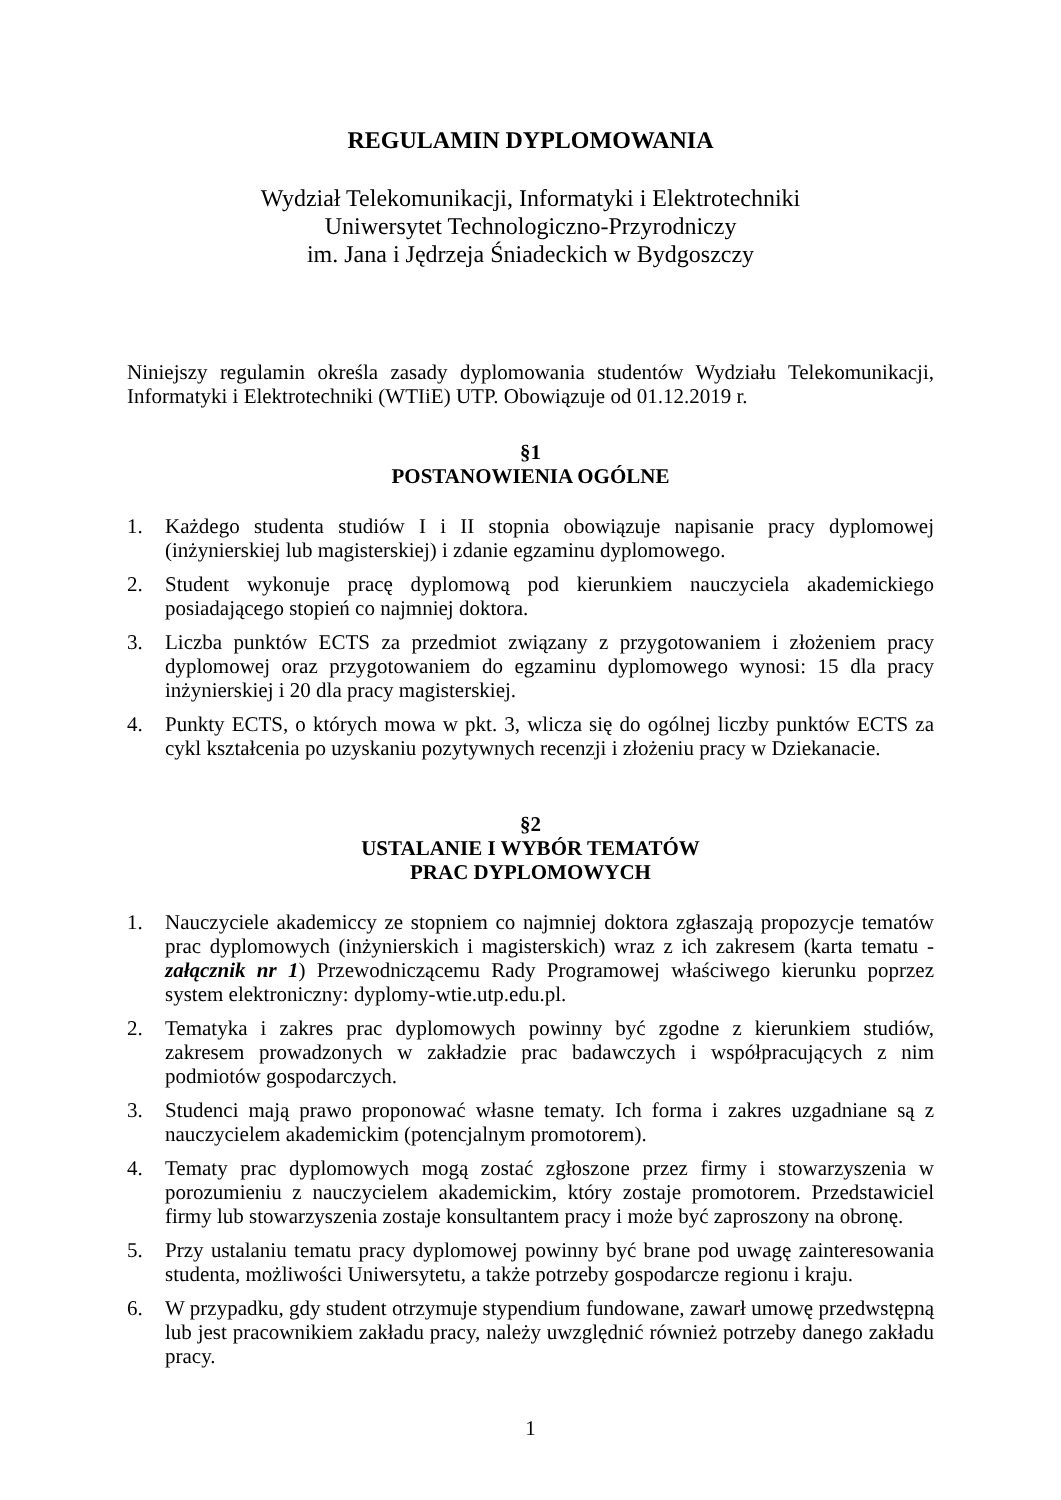REGULAMIN DYPLOMOWANIA
Wydział Telekomunikacji, Informatyki i Elektrotechniki
Uniwersytet Technologiczno-Przyrodniczy
im. Jana i Jędrzeja Śniadeckich w Bydgoszczy
Niniejszy regulamin określa zasady dyplomowania studentów Wydziału Telekomunikacji, Informatyki i Elektrotechniki (WTIiE) UTP. Obowiązuje od 01.12.2019 r.
§1
POSTANOWIENIA OGÓLNE
1. Każdego studenta studiów I i II stopnia obowiązuje napisanie pracy dyplomowej (inżynierskiej lub magisterskiej) i zdanie egzaminu dyplomowego.
2. Student wykonuje pracę dyplomową pod kierunkiem nauczyciela akademickiego posiadającego stopień co najmniej doktora.
3. Liczba punktów ECTS za przedmiot związany z przygotowaniem i złożeniem pracy dyplomowej oraz przygotowaniem do egzaminu dyplomowego wynosi: 15 dla pracy inżynierskiej i 20 dla pracy magisterskiej.
4. Punkty ECTS, o których mowa w pkt. 3, wlicza się do ogólnej liczby punktów ECTS za cykl kształcenia po uzyskaniu pozytywnych recenzji i złożeniu pracy w Dziekanacie.
§2
USTALANIE I WYBÓR TEMATÓW
PRAC DYPLOMOWYCH
1. Nauczyciele akademiccy ze stopniem co najmniej doktora zgłaszają propozycje tematów prac dyplomowych (inżynierskich i magisterskich) wraz z ich zakresem (karta tematu - załącznik nr 1) Przewodniczącemu Rady Programowej właściwego kierunku poprzez system elektroniczny: dyplomy-wtie.utp.edu.pl.
2. Tematyka i zakres prac dyplomowych powinny być zgodne z kierunkiem studiów, zakresem prowadzonych w zakładzie prac badawczych i współpracujących z nim podmiotów gospodarczych.
3. Studenci mają prawo proponować własne tematy. Ich forma i zakres uzgadniane są z nauczycielem akademickim (potencjalnym promotorem).
4. Tematy prac dyplomowych mogą zostać zgłoszone przez firmy i stowarzyszenia w porozumieniu z nauczycielem akademickim, który zostaje promotorem. Przedstawiciel firmy lub stowarzyszenia zostaje konsultantem pracy i może być zaproszony na obronę.
5. Przy ustalaniu tematu pracy dyplomowej powinny być brane pod uwagę zainteresowania studenta, możliwości Uniwersytetu, a także potrzeby gospodarcze regionu i kraju.
6. W przypadku, gdy student otrzymuje stypendium fundowane, zawarł umowę przedwstępną lub jest pracownikiem zakładu pracy, należy uwzględnić również potrzeby danego zakładu pracy.
1